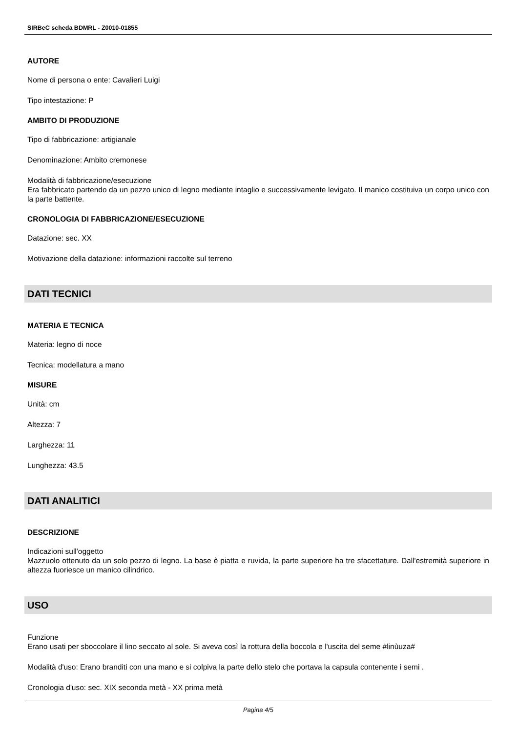SIRBeC scheda BDMRL - Z0010-01855
AUTORE
Nome di persona o ente: Cavalieri Luigi
Tipo intestazione: P
AMBITO DI PRODUZIONE
Tipo di fabbricazione: artigianale
Denominazione: Ambito cremonese
Modalità di fabbricazione/esecuzione
Era fabbricato partendo da un pezzo unico di legno mediante intaglio e successivamente levigato. Il manico costituiva un corpo unico con la parte battente.
CRONOLOGIA DI FABBRICAZIONE/ESECUZIONE
Datazione: sec. XX
Motivazione della datazione: informazioni raccolte sul terreno
DATI TECNICI
MATERIA E TECNICA
Materia: legno di noce
Tecnica: modellatura a mano
MISURE
Unità: cm
Altezza: 7
Larghezza: 11
Lunghezza: 43.5
DATI ANALITICI
DESCRIZIONE
Indicazioni sull'oggetto
Mazzuolo ottenuto da un solo pezzo di legno. La base è piatta e ruvida, la parte superiore ha tre sfacettature. Dall'estremità superiore in altezza fuoriesce un manico cilindrico.
USO
Funzione
Erano usati per sboccolare il lino seccato al sole. Si aveva così la rottura della boccola e l'uscita del seme #linùuza#
Modalità d'uso: Erano branditi con una mano e si colpiva la parte dello stelo che portava la capsula contenente i semi .
Cronologia d'uso: sec. XIX seconda metà - XX prima metà
Pagina 4/5